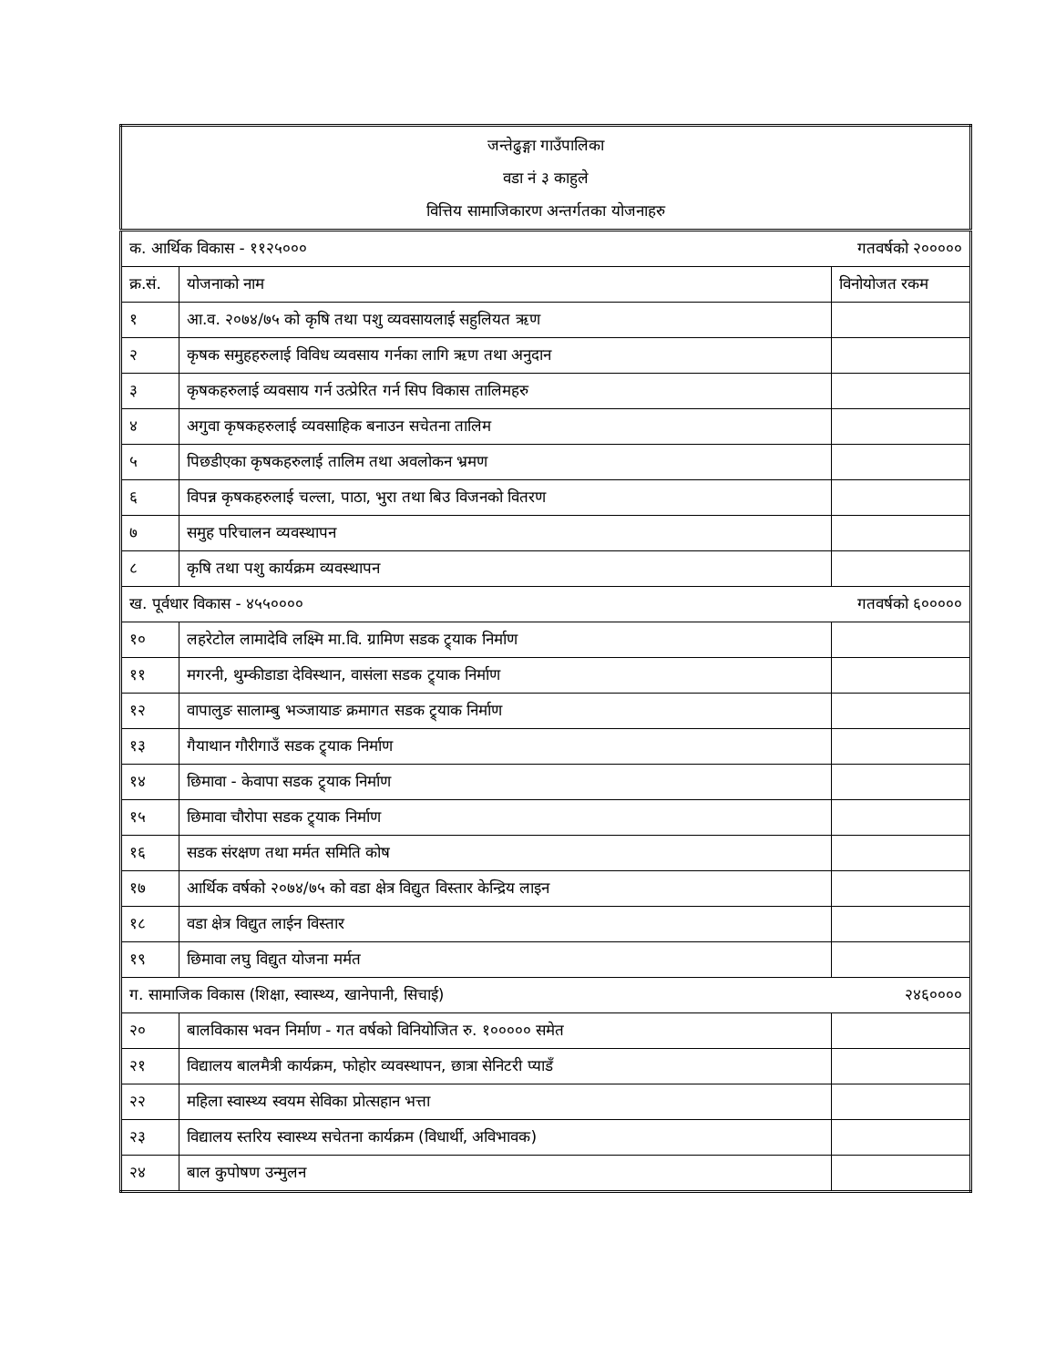| जन्तेढुङ्गा गाउँपालिका वडा नं ३ काहुले वित्तिय सामाजिकारण अन्तर्गतका योजनाहरु | | |
| क. आर्थिक विकास - ११२५००० गतवर्षको २००००० | | |
| क्र.सं. | योजनाको नाम | विनोयोजत रकम |
| १ | आ.व. २०७४/७५ को कृषि तथा पशु व्यवसायलाई सहुलियत ऋण | |
| २ | कृषक समुहहरुलाई विविध व्यवसाय गर्नका लागि ऋण तथा अनुदान | |
| ३ | कृषकहरुलाई व्यवसाय गर्न उत्प्रेरित गर्न सिप विकास तालिमहरु | |
| ४ | अगुवा कृषकहरुलाई व्यवसाहिक बनाउन सचेतना तालिम | |
| ५ | पिछडीएका कृषकहरुलाई तालिम तथा अवलोकन भ्रमण | |
| ६ | विपन्न कृषकहरुलाई चल्ला, पाठा, भुरा तथा बिउ विजनको वितरण | |
| ७ | समुह परिचालन व्यवस्थापन | |
| ८ | कृषि तथा पशु कार्यक्रम व्यवस्थापन | |
| ख. पूर्वधार विकास - ४५५०००० गतवर्षको ६००००० | | |
| १० | लहरेटोल लामादेवि लक्ष्मि मा.वि. ग्रामिण सडक ट्र्याक निर्माण | |
| ११ | मगरनी, थुम्कीडाडा देविस्थान, वासंला सडक ट्र्याक निर्माण | |
| १२ | वापालुङ सालाम्बु भञ्जायाङ क्रमागत सडक ट्र्याक निर्माण | |
| १३ | गैयाथान गौरीगाउँ सडक ट्र्याक निर्माण | |
| १४ | छिमावा - केवापा सडक ट्र्याक निर्माण | |
| १५ | छिमावा चौरोपा सडक ट्र्याक निर्माण | |
| १६ | सडक संरक्षण तथा मर्मत समिति कोष | |
| १७ | आर्थिक वर्षको २०७४/७५ को वडा क्षेत्र विद्युत विस्तार केन्द्रिय लाइन | |
| १८ | वडा क्षेत्र विद्युत लाईन विस्तार | |
| १९ | छिमावा लघु विद्युत योजना मर्मत | |
| ग. सामाजिक विकास (शिक्षा, स्वास्थ्य, खानेपानी, सिचाई) २४६०००० | | |
| २० | बालविकास भवन निर्माण - गत वर्षको विनियोजित रु. १००००० समेत | |
| २१ | विद्यालय बालमैत्री कार्यक्रम, फोहोर व्यवस्थापन, छात्रा सेनिटरी प्याडँ | |
| २२ | महिला स्वास्थ्य स्वयम सेविका प्रोत्सहान भत्ता | |
| २३ | विद्यालय स्तरिय स्वास्थ्य सचेतना कार्यक्रम (विधार्थी, अविभावक) | |
| २४ | बाल कुपोषण उन्मुलन | |